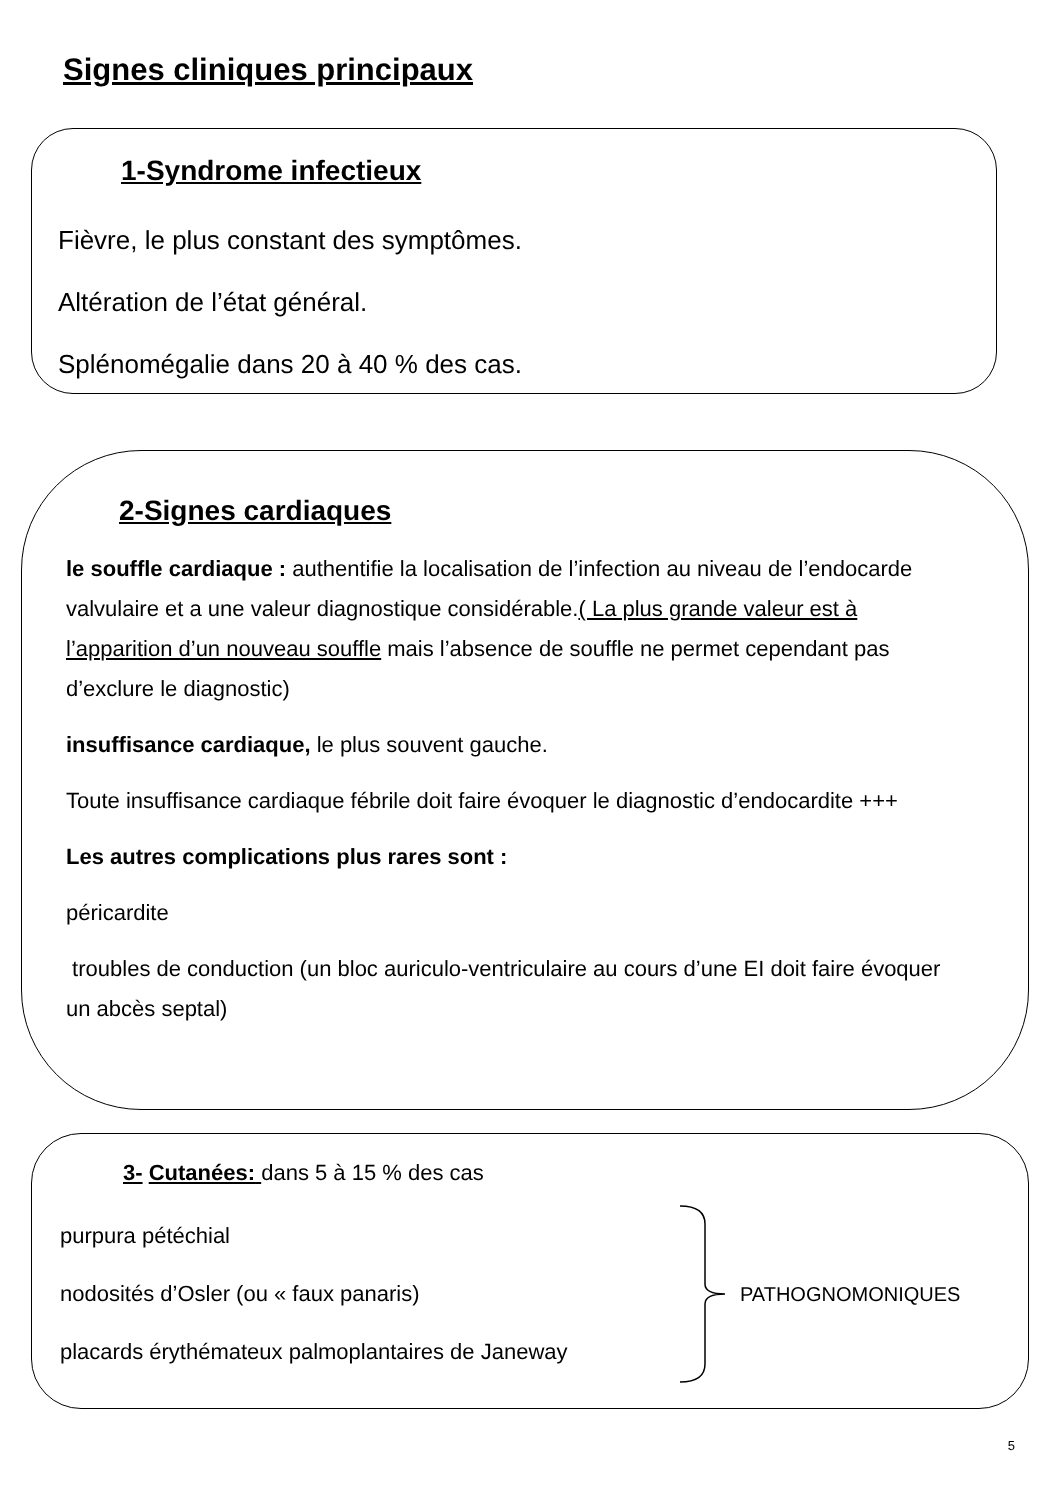Signes cliniques principaux
1-Syndrome infectieux
Fièvre, le plus constant des symptômes.
Altération de l’état général.
Splénomégalie dans 20 à 40 % des cas.
2-Signes cardiaques
le souffle cardiaque : authentifie la localisation de l’infection au niveau de l’endocarde valvulaire et a une valeur diagnostique considérable.( La plus grande valeur est à l’apparition d’un nouveau souffle mais l’absence de souffle ne permet cependant pas d’exclure le diagnostic)
insuffisance cardiaque, le plus souvent gauche.
Toute insuffisance cardiaque fébrile doit faire évoquer le diagnostic d’endocardite +++
Les autres complications plus rares sont :
péricardite
troubles de conduction (un bloc auriculo-ventriculaire au cours d’une EI doit faire évoquer un abcès septal)
3- Cutanées: dans 5 à 15 % des cas
purpura pétéchial
nodosités d’Osler (ou « faux panaris)
placards érythémateux palmoplantaires de Janeway
PATHOGNOMONIQUES
5